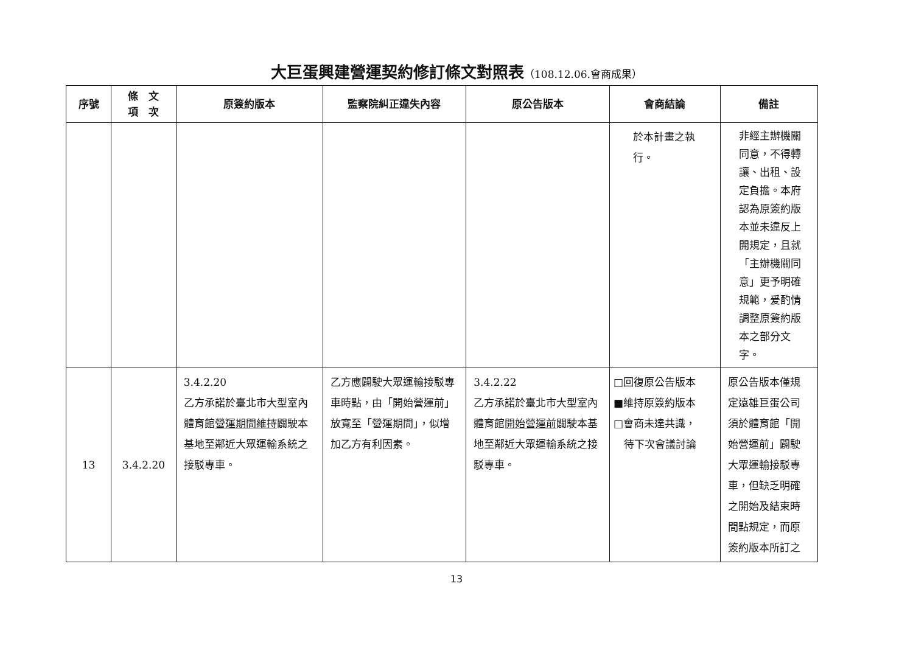大巨蛋興建營運契約修訂條文對照表（108.12.06.會商成果）
| 序號 | 條 文 項 次 | 原簽約版本 | 監察院糾正違失內容 | 原公告版本 | 會商結論 | 備註 |
| --- | --- | --- | --- | --- | --- | --- |
| | | | | | 於本計畫之執 行。 | 非經主辦機關同意，不得轉讓、出租、設定負擔。本府認為原簽約版本並未違反上開規定，且就「主辦機關同意」更予明確規範，爰酌情調整原簽約版本之部分文字。 |
| 13 | 3.4.2.20 | 3.4.2.20 乙方承諾於臺北市大型室內體育館 營運期間維持 闢駛本基地至鄰近大眾運輸系統之接駁專車。 | 乙方應闢駛大眾運輸接駁專車時點，由「開始營運前」放寬至「營運期間」，似增加乙方有利因素。 | 3.4.2.22 乙方承諾於臺北市大型室內體育館 開始營運前 闢駛本基地至鄰近大眾運輸系統之接駁專車。 | □回復原公告版本 ■維持原簽約版本 □會商未達共識， 待下次會議討論 | 原公告版本僅規定遠雄巨蛋公司須於體育館「開始營運前」闢駛大眾運輸接駁專車，但缺乏明確之開始及結束時間點規定，而原簽約版本所訂之 |
13